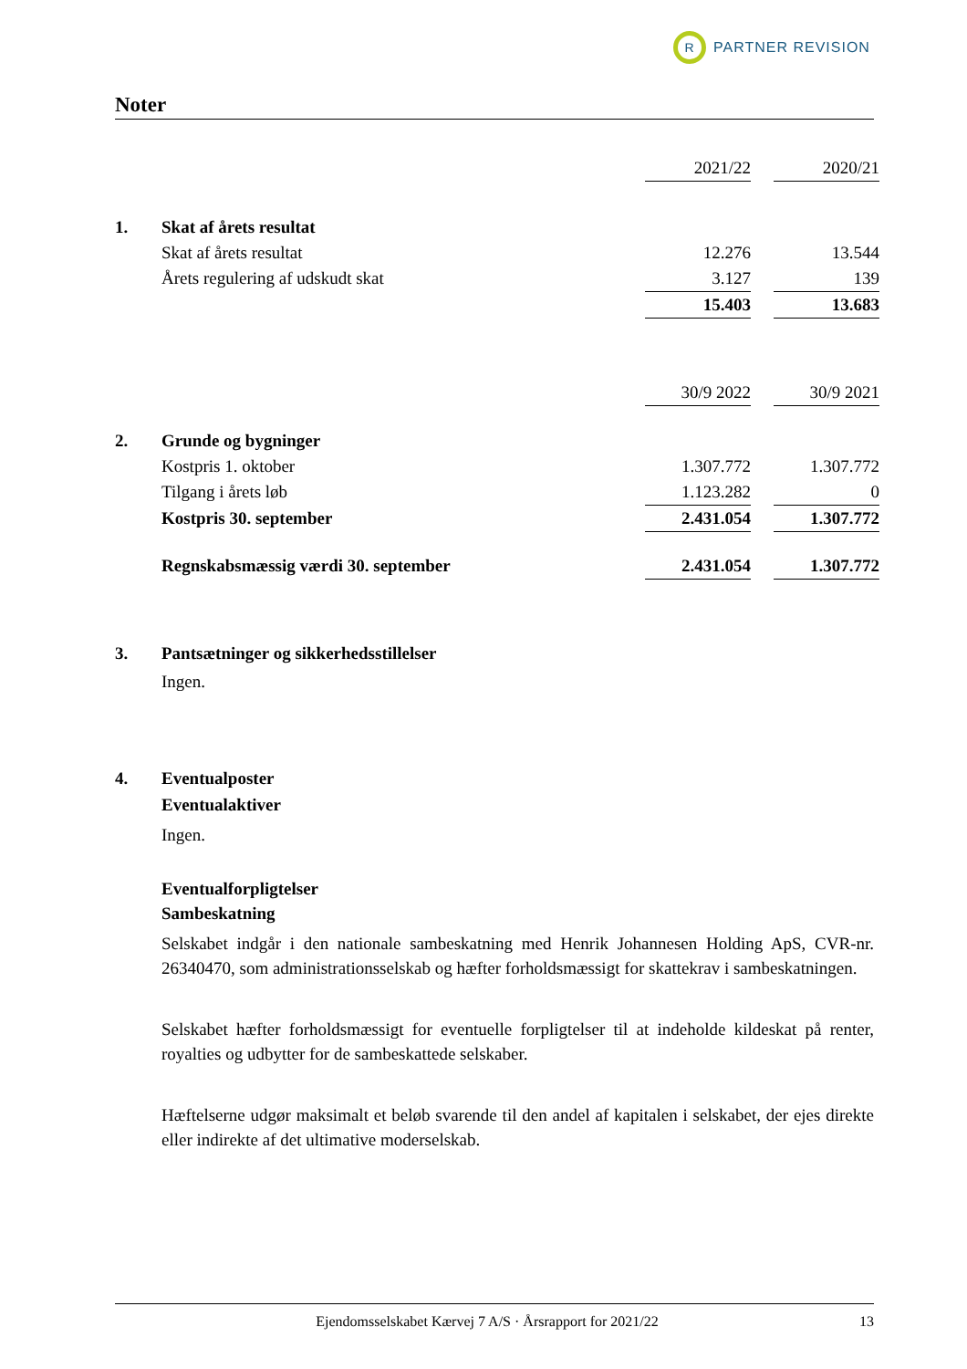R
PARTNER REVISION
Noter
| | | 2021/22 | | 2020/21 |
| 1. | Skat af årets resultat | | | |
| | Skat af årets resultat | 12.276 | | 13.544 |
| | Årets regulering af udskudt skat | 3.127 | | 139 |
| | | 15.403 | | 13.683 |
| | | 30/9 2022 | | 30/9 2021 |
| 2. | Grunde og bygninger | | | |
| | Kostpris 1. oktober | 1.307.772 | | 1.307.772 |
| | Tilgang i årets løb | 1.123.282 | | 0 |
| | Kostpris 30. september | 2.431.054 | | 1.307.772 |
| | Regnskabsmæssig værdi 30. september | 2.431.054 | | 1.307.772 |
3. Pantsætninger og sikkerhedsstillelser
Ingen.
4. Eventualposter
Eventualaktiver
Ingen.
Eventualforpligtelser
Sambeskatning
Selskabet indgår i den nationale sambeskatning med Henrik Johannesen Holding ApS, CVR-nr. 26340470, som administrationsselskab og hæfter forholdsmæssigt for skattekrav i sambeskatningen.
Selskabet hæfter forholdsmæssigt for eventuelle forpligtelser til at indeholde kildeskat på renter, royalties og udbytter for de sambeskattede selskaber.
Hæftelserne udgør maksimalt et beløb svarende til den andel af kapitalen i selskabet, der ejes direkte eller indirekte af det ultimative moderselskab.
Ejendomsselskabet Kærvej 7 A/S · Årsrapport for 2021/22 13